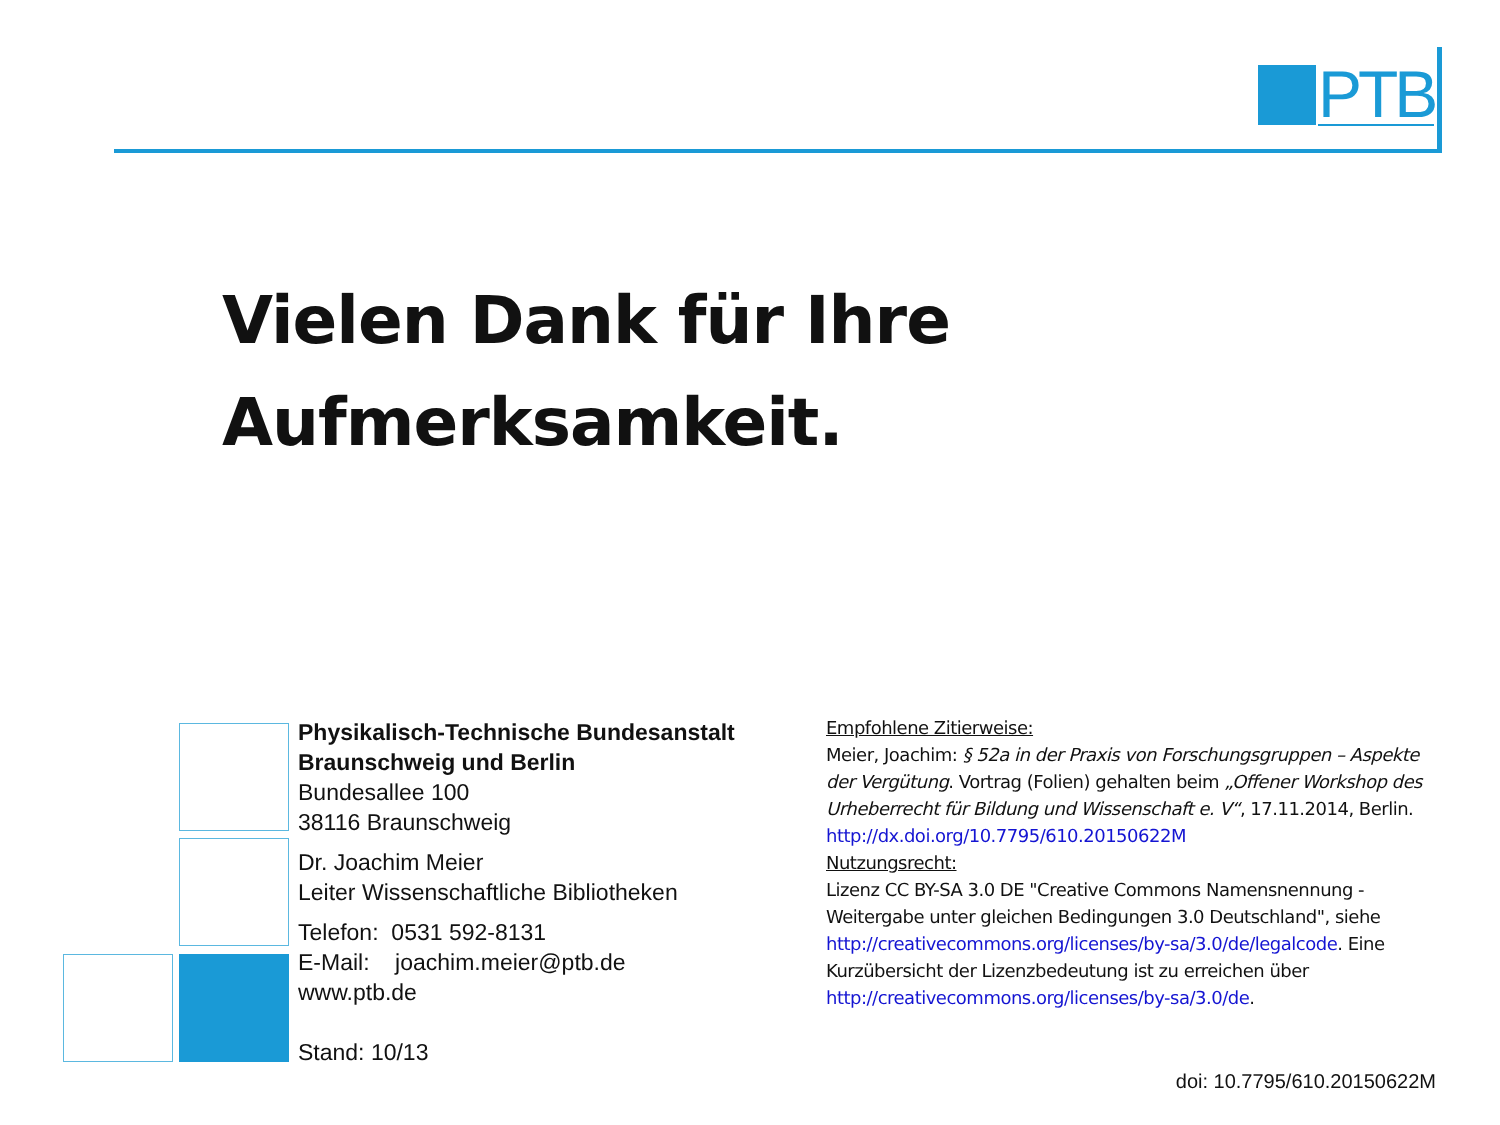PTB
Vielen Dank für Ihre
Aufmerksamkeit.
Physikalisch-Technische Bundesanstalt
Braunschweig und Berlin
Bundesallee 100
38116 Braunschweig
Dr. Joachim Meier
Leiter Wissenschaftliche Bibliotheken
Telefon: 0531 592-8131
E-Mail: joachim.meier@ptb.de
www.ptb.de
Stand: 10/13
Empfohlene Zitierweise:
Meier, Joachim: § 52a in der Praxis von Forschungsgruppen – Aspekte der Vergütung. Vortrag (Folien) gehalten beim „Offener Workshop des Urheberrecht für Bildung und Wissenschaft e. V“, 17.11.2014, Berlin. http://dx.doi.org/10.7795/610.20150622M
Nutzungsrecht:
Lizenz CC BY-SA 3.0 DE "Creative Commons Namensnennung - Weitergabe unter gleichen Bedingungen 3.0 Deutschland", siehe http://creativecommons.org/licenses/by-sa/3.0/de/legalcode. Eine Kurzübersicht der Lizenzbedeutung ist zu erreichen über http://creativecommons.org/licenses/by-sa/3.0/de.
doi: 10.7795/610.20150622M